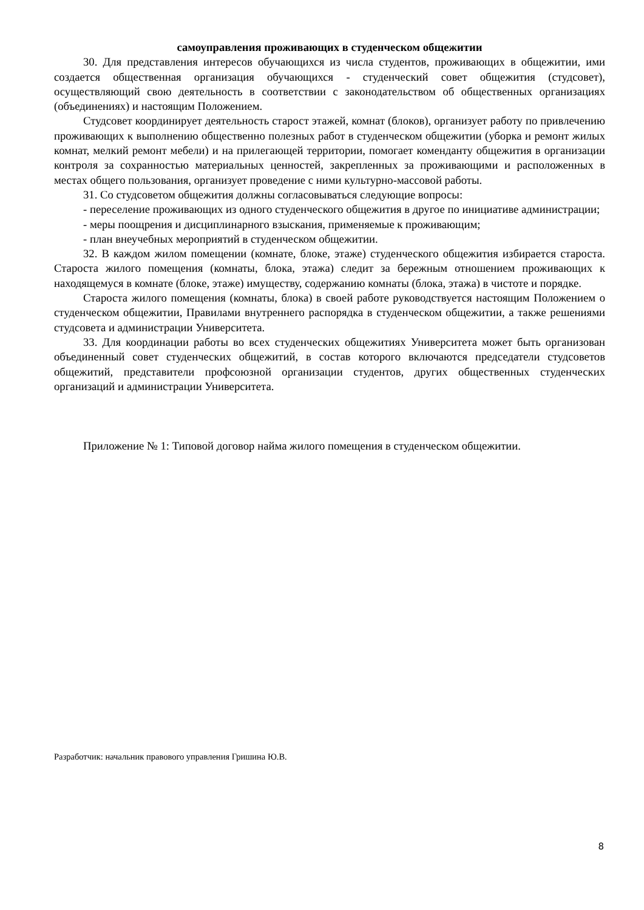самоуправления проживающих в студенческом общежитии
30. Для представления интересов обучающихся из числа студентов, проживающих в общежитии, ими создается общественная организация обучающихся - студенческий совет общежития (студсовет), осуществляющий свою деятельность в соответствии с законодательством об общественных организациях (объединениях) и настоящим Положением.
Студсовет координирует деятельность старост этажей, комнат (блоков), организует работу по привлечению проживающих к выполнению общественно полезных работ в студенческом общежитии (уборка и ремонт жилых комнат, мелкий ремонт мебели) и на прилегающей территории, помогает коменданту общежития в организации контроля за сохранностью материальных ценностей, закрепленных за проживающими и расположенных в местах общего пользования, организует проведение с ними культурно-массовой работы.
31. Со студсоветом общежития должны согласовываться следующие вопросы:
- переселение проживающих из одного студенческого общежития в другое по инициативе администрации;
- меры поощрения и дисциплинарного взыскания, применяемые к проживающим;
- план внеучебных мероприятий в студенческом общежитии.
32. В каждом жилом помещении (комнате, блоке, этаже) студенческого общежития избирается староста. Староста жилого помещения (комнаты, блока, этажа) следит за бережным отношением проживающих к находящемуся в комнате (блоке, этаже) имуществу, содержанию комнаты (блока, этажа) в чистоте и порядке.
Староста жилого помещения (комнаты, блока) в своей работе руководствуется настоящим Положением о студенческом общежитии, Правилами внутреннего распорядка в студенческом общежитии, а также решениями студсовета и администрации Университета.
33. Для координации работы во всех студенческих общежитиях Университета может быть организован объединенный совет студенческих общежитий, в состав которого включаются председатели студсоветов общежитий, представители профсоюзной организации студентов, других общественных студенческих организаций и администрации Университета.
Приложение № 1: Типовой договор найма жилого помещения в студенческом общежитии.
Разработчик: начальник правового управления Гришина Ю.В.
8